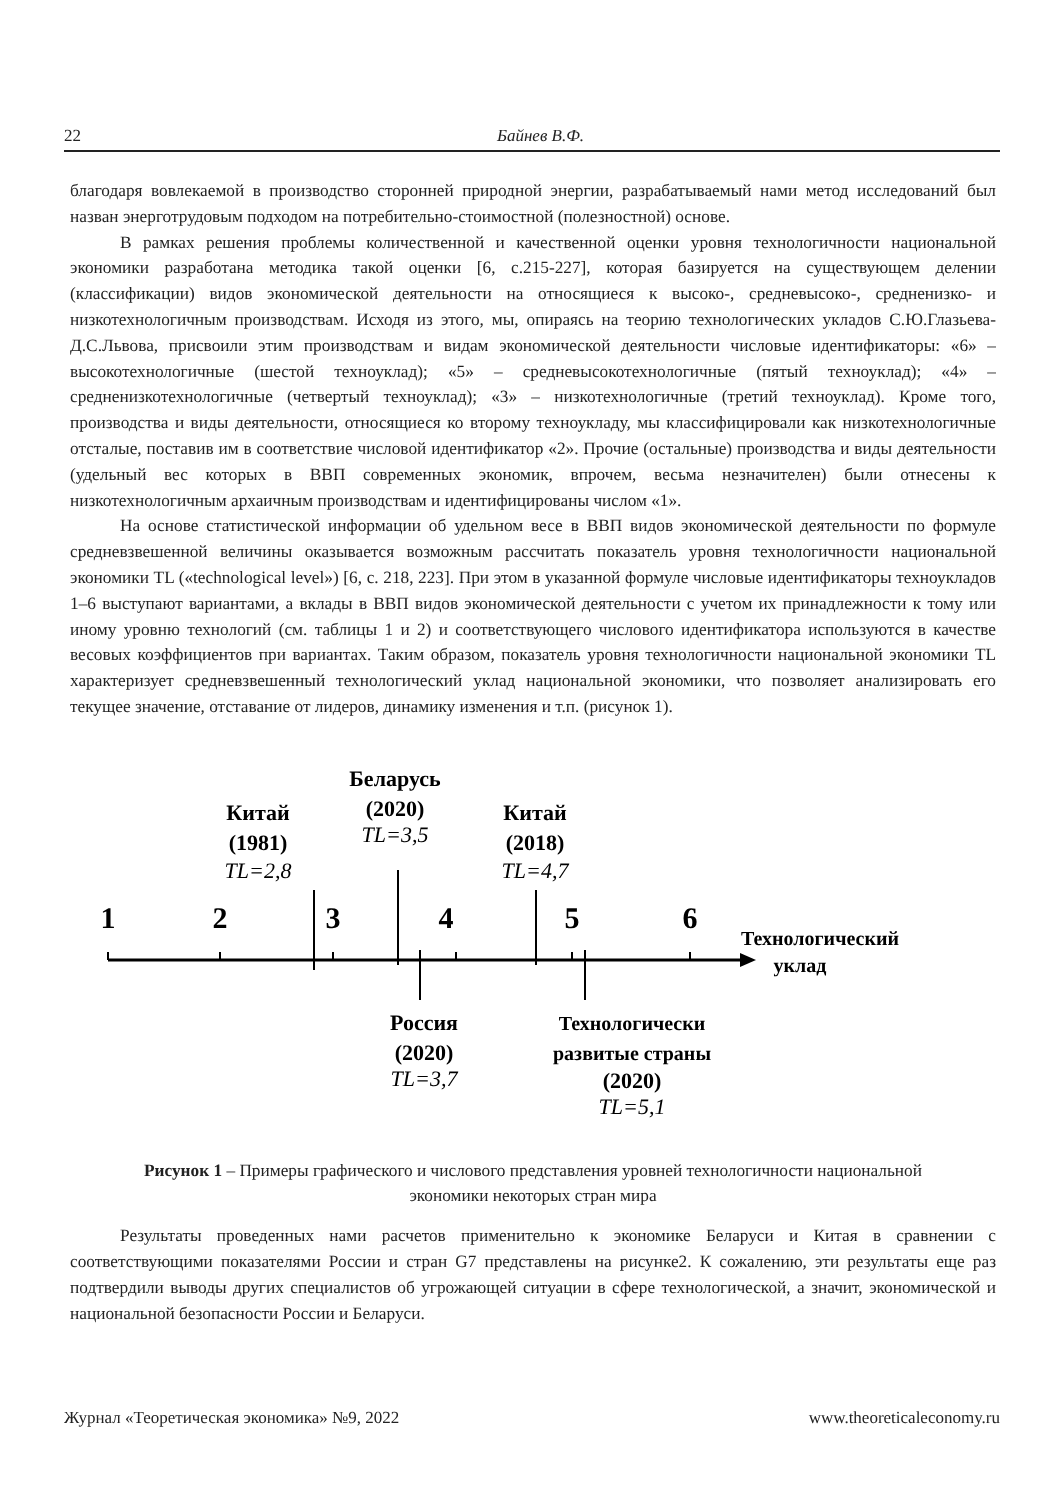22 Байнев В.Ф.
благодаря вовлекаемой в производство сторонней природной энергии, разрабатываемый нами метод исследований был назван энерготрудовым подходом на потребительно-стоимостной (полезностной) основе.
В рамках решения проблемы количественной и качественной оценки уровня технологичности национальной экономики разработана методика такой оценки [6, с.215-227], которая базируется на существующем делении (классификации) видов экономической деятельности на относящиеся к высоко-, средневысоко-, средненизко- и низкотехнологичным производствам. Исходя из этого, мы, опираясь на теорию технологических укладов С.Ю.Глазьева-Д.С.Львова, присвоили этим производствам и видам экономической деятельности числовые идентификаторы: «6» – высокотехнологичные (шестой техноуклад); «5» – средневысокотехнологичные (пятый техноуклад); «4» – средненизкотехнологичные (четвертый техноуклад); «3» – низкотехнологичные (третий техноуклад). Кроме того, производства и виды деятельности, относящиеся ко второму техноукладу, мы классифицировали как низкотехнологичные отсталые, поставив им в соответствие числовой идентификатор «2». Прочие (остальные) производства и виды деятельности (удельный вес которых в ВВП современных экономик, впрочем, весьма незначителен) были отнесены к низкотехнологичным архаичным производствам и идентифицированы числом «1».
На основе статистической информации об удельном весе в ВВП видов экономической деятельности по формуле средневзвешенной величины оказывается возможным рассчитать показатель уровня технологичности национальной экономики TL («technological level») [6, с. 218, 223]. При этом в указанной формуле числовые идентификаторы техноукладов 1–6 выступают вариантами, а вклады в ВВП видов экономической деятельности с учетом их принадлежности к тому или иному уровню технологий (см. таблицы 1 и 2) и соответствующего числового идентификатора используются в качестве весовых коэффициентов при вариантах. Таким образом, показатель уровня технологичности национальной экономики TL характеризует средневзвешенный технологический уклад национальной экономики, что позволяет анализировать его текущее значение, отставание от лидеров, динамику изменения и т.п. (рисунок 1).
1
2
3
4
5
6
Технологический
уклад
Китай
(1981)
TL=2,8
Беларусь
(2020)
TL=3,5
Китай
(2018)
TL=4,7
Россия
(2020)
TL=3,7
Технологически
развитые страны
(2020)
TL=5,1
Рисунок 1 – Примеры графического и числового представления уровней технологичности национальной экономики некоторых стран мира
Результаты проведенных нами расчетов применительно к экономике Беларуси и Китая в сравнении с соответствующими показателями России и стран G7 представлены на рисунке2. К сожалению, эти результаты еще раз подтвердили выводы других специалистов об угрожающей ситуации в сфере технологической, а значит, экономической и национальной безопасности России и Беларуси.
Журнал «Теоретическая экономика» №9, 2022 www.theoreticaleconomy.ru